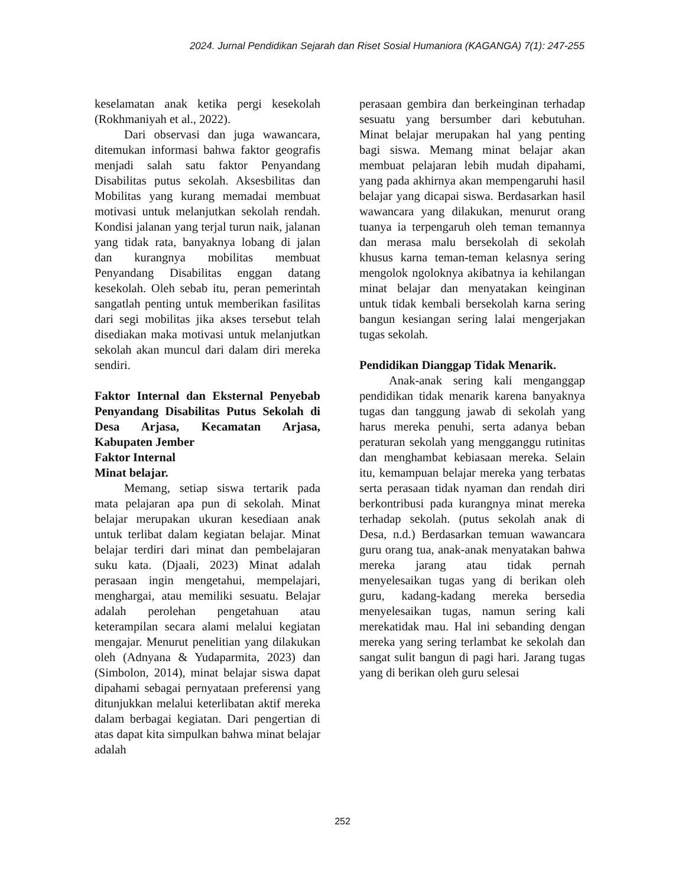2024. Jurnal Pendidikan Sejarah dan Riset Sosial Humaniora (KAGANGA) 7(1): 247-255
keselamatan anak ketika pergi kesekolah (Rokhmaniyah et al., 2022).
Dari observasi dan juga wawancara, ditemukan informasi bahwa faktor geografis menjadi salah satu faktor Penyandang Disabilitas putus sekolah. Aksesbilitas dan Mobilitas yang kurang memadai membuat motivasi untuk melanjutkan sekolah rendah. Kondisi jalanan yang terjal turun naik, jalanan yang tidak rata, banyaknya lobang di jalan dan kurangnya mobilitas membuat Penyandang Disabilitas enggan datang kesekolah. Oleh sebab itu, peran pemerintah sangatlah penting untuk memberikan fasilitas dari segi mobilitas jika akses tersebut telah disediakan maka motivasi untuk melanjutkan sekolah akan muncul dari dalam diri mereka sendiri.
Faktor Internal dan Eksternal Penyebab Penyandang Disabilitas Putus Sekolah di Desa Arjasa, Kecamatan Arjasa, Kabupaten Jember
Faktor Internal
Minat belajar.
Memang, setiap siswa tertarik pada mata pelajaran apa pun di sekolah. Minat belajar merupakan ukuran kesediaan anak untuk terlibat dalam kegiatan belajar. Minat belajar terdiri dari minat dan pembelajaran suku kata. (Djaali, 2023) Minat adalah perasaan ingin mengetahui, mempelajari, menghargai, atau memiliki sesuatu. Belajar adalah perolehan pengetahuan atau keterampilan secara alami melalui kegiatan mengajar. Menurut penelitian yang dilakukan oleh (Adnyana & Yudaparmita, 2023) dan (Simbolon, 2014), minat belajar siswa dapat dipahami sebagai pernyataan preferensi yang ditunjukkan melalui keterlibatan aktif mereka dalam berbagai kegiatan. Dari pengertian di atas dapat kita simpulkan bahwa minat belajar adalah
perasaan gembira dan berkeinginan terhadap sesuatu yang bersumber dari kebutuhan. Minat belajar merupakan hal yang penting bagi siswa. Memang minat belajar akan membuat pelajaran lebih mudah dipahami, yang pada akhirnya akan mempengaruhi hasil belajar yang dicapai siswa. Berdasarkan hasil wawancara yang dilakukan, menurut orang tuanya ia terpengaruh oleh teman temannya dan merasa malu bersekolah di sekolah khusus karna teman-teman kelasnya sering mengolok ngoloknya akibatnya ia kehilangan minat belajar dan menyatakan keinginan untuk tidak kembali bersekolah karna sering bangun kesiangan sering lalai mengerjakan tugas sekolah.
Pendidikan Dianggap Tidak Menarik.
Anak-anak sering kali menganggap pendidikan tidak menarik karena banyaknya tugas dan tanggung jawab di sekolah yang harus mereka penuhi, serta adanya beban peraturan sekolah yang mengganggu rutinitas dan menghambat kebiasaan mereka. Selain itu, kemampuan belajar mereka yang terbatas serta perasaan tidak nyaman dan rendah diri berkontribusi pada kurangnya minat mereka terhadap sekolah. (putus sekolah anak di Desa, n.d.) Berdasarkan temuan wawancara guru orang tua, anak-anak menyatakan bahwa mereka jarang atau tidak pernah menyelesaikan tugas yang di berikan oleh guru, kadang-kadang mereka bersedia menyelesaikan tugas, namun sering kali merekatidak mau. Hal ini sebanding dengan mereka yang sering terlambat ke sekolah dan sangat sulit bangun di pagi hari. Jarang tugas yang di berikan oleh guru selesai
252